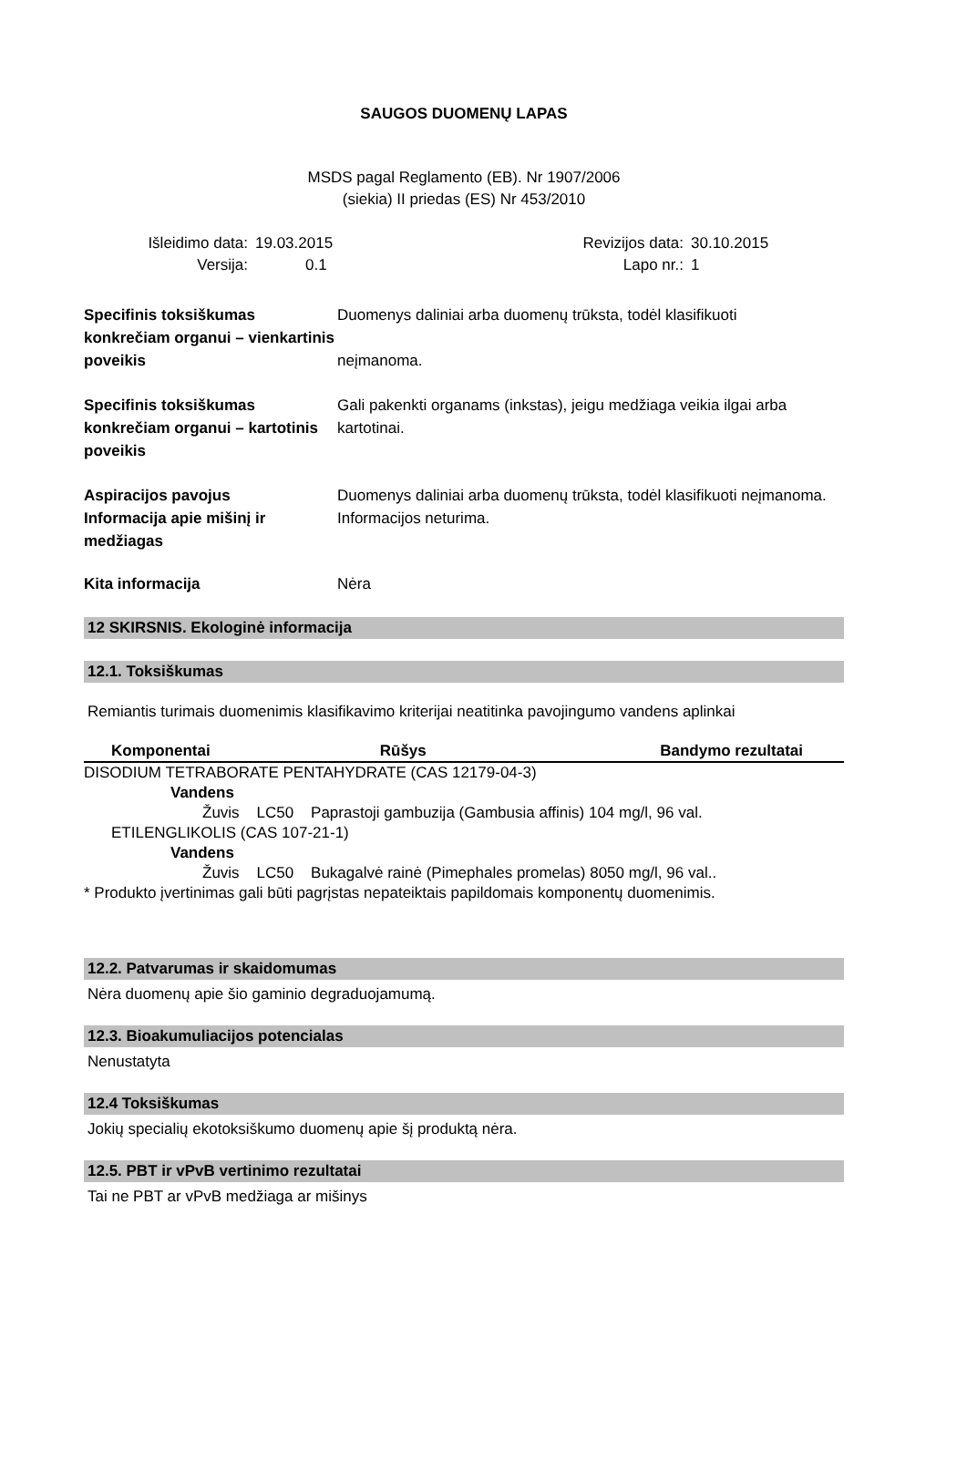SAUGOS DUOMENŲ LAPAS
MSDS pagal Reglamento (EB). Nr 1907/2006
(siekia) II priedas (ES) Nr 453/2010
Išleidimo data:
Versija:
19.03.2015
0.1
Revizijos data:
Lapo nr.:
30.10.2015
1
Specifinis toksiškumas konkrečiam organui – vienkartinis poveikis
Duomenys daliniai arba duomenų trūksta, todėl klasifikuoti
neįmanoma.
Specifinis toksiškumas konkrečiam organui – kartotinis poveikis
Gali pakenkti organams (inkstas), jeigu medžiaga veikia ilgai arba kartotinai.
Aspiracijos pavojus Duomenys daliniai arba duomenų trūksta, todėl klasifikuoti neįmanoma.
Informacija apie mišinį ir medžiagas
Informacijos neturima.
Kita informacija Nėra
12 SKIRSNIS. Ekologinė informacija
12.1. Toksiškumas
Remiantis turimais duomenimis klasifikavimo kriterijai neatitinka pavojingumo vandens aplinkai
| Komponentai | Rūšys | Bandymo rezultatai |
| --- | --- | --- |
| DISODIUM TETRABORATE PENTAHYDRATE (CAS 12179-04-3) | | |
| Vandens | | |
| Žuvis LC50 Paprastoji gambuzija (Gambusia affinis) 104 mg/l, 96 val. | | |
| ETILENGLIKOLIS (CAS 107-21-1) | | |
| Vandens | | |
| Žuvis LC50 Bukagalvė rainė (Pimephales promelas) 8050 mg/l, 96 val.. | | |
| * Produkto įvertinimas gali būti pagrįstas nepateiktais papildomais komponentų duomenimis. | | |
12.2. Patvarumas ir skaidomumas
Nėra duomenų apie šio gaminio degraduojamumą.
12.3. Bioakumuliacijos potencialas
Nenustatyta
12.4 Toksiškumas
Jokių specialių ekotoksiškumo duomenų apie šį produktą nėra.
12.5. PBT ir vPvB vertinimo rezultatai
Tai ne PBT ar vPvB medžiaga ar mišinys